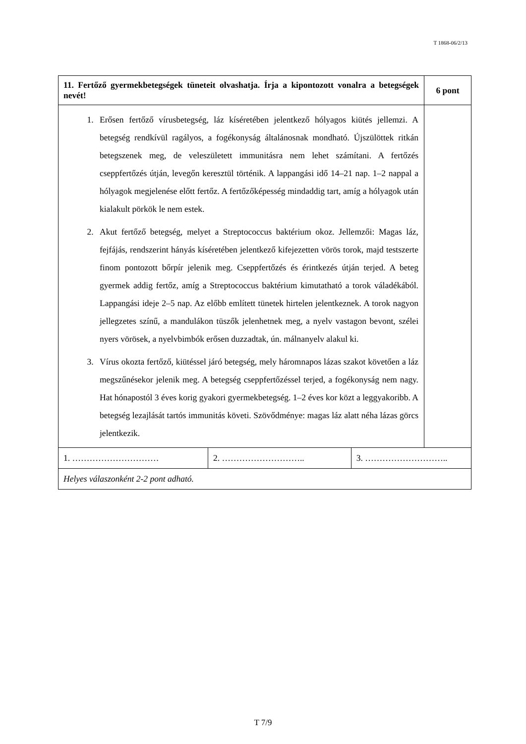T 1868-06/2/13
| 11. Fertőző gyermekbetegségek tüneteit olvashatja. Írja a kipontozott vonalra a betegségek nevét! | | | 6 pont |
| 1. Erősen fertőző vírusbetegség, láz kíséretében jelentkező hólyagos kiütés jellemzi. A betegség rendkívül ragályos, a fogékonyság általánosnak mondható. Újszülöttek ritkán betegszenek meg, de veleszületett immunitásra nem lehet számítani. A fertőzés cseppfertőzés útján, levegőn keresztül történik. A lappangási idő 14–21 nap. 1–2 nappal a hólyagok megjelenése előtt fertőz. A fertőzőképesség mindaddig tart, amíg a hólyagok után kialakult pörkök le nem estek. 2. Akut fertőző betegség, melyet a Streptococcus baktérium okoz. Jellemzői: Magas láz, fejfájás, rendszerint hányás kíséretében jelentkező kifejezetten vörös torok, majd testszerte finom pontozott bőrpír jelenik meg. Cseppfertőzés és érintkezés útján terjed. A beteg gyermek addig fertőz, amíg a Streptococcus baktérium kimutatható a torok váladékából. Lappangási ideje 2–5 nap. Az előbb említett tünetek hirtelen jelentkeznek. A torok nagyon jellegzetes színű, a mandulákon tüszők jelenhetnek meg, a nyelv vastagon bevont, szélei nyers vörösek, a nyelvbimbók erősen duzzadtak, ún. málnanyelv alakul ki. 3. Vírus okozta fertőző, kiütéssel járó betegség, mely háromnapos lázas szakot követően a láz megszűnésekor jelenik meg. A betegség cseppfertőzéssel terjed, a fogékonyság nem nagy. Hat hónapostól 3 éves korig gyakori gyermekbetegség. 1–2 éves kor közt a leggyakoribb. A betegség lezajlását tartós immunitás követi. Szövődménye: magas láz alatt néha lázas görcs jelentkezik. | | | |
| 1. ………………………… | 2. ……………………….. | 3. ……………………….. | |
| Helyes válaszonként 2-2 pont adható. | | | |
T 7/9